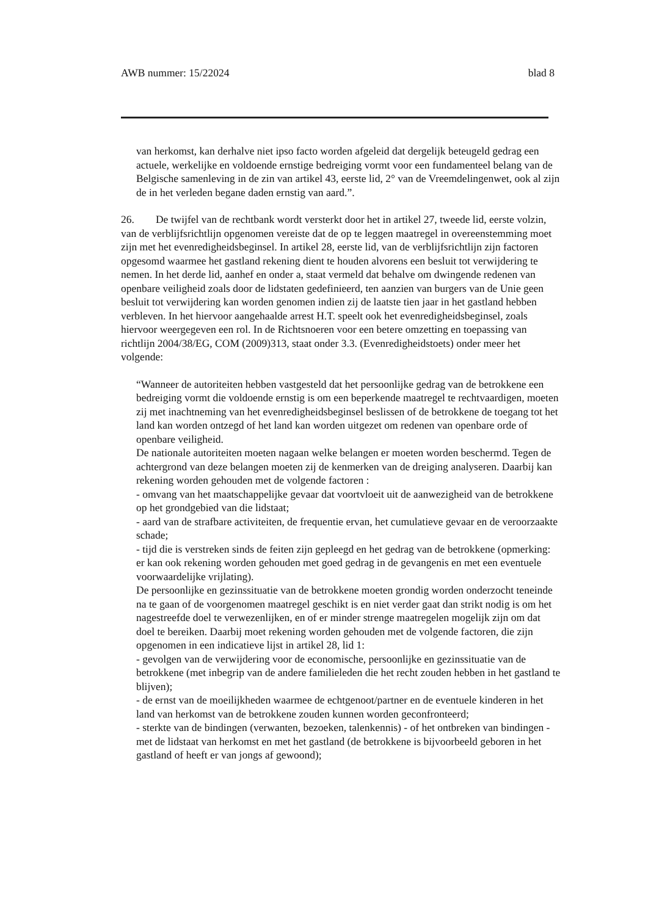AWB nummer: 15/22024 blad 8
van herkomst, kan derhalve niet ipso facto worden afgeleid dat dergelijk beteugeld gedrag een actuele, werkelijke en voldoende ernstige bedreiging vormt voor een fundamenteel belang van de Belgische samenleving in de zin van artikel 43, eerste lid, 2° van de Vreemdelingenwet, ook al zijn de in het verleden begane daden ernstig van aard.”.
26. De twijfel van de rechtbank wordt versterkt door het in artikel 27, tweede lid, eerste volzin, van de verblijfsrichtlijn opgenomen vereiste dat de op te leggen maatregel in overeenstemming moet zijn met het evenredigheidsbeginsel. In artikel 28, eerste lid, van de verblijfsrichtlijn zijn factoren opgesomd waarmee het gastland rekening dient te houden alvorens een besluit tot verwijdering te nemen. In het derde lid, aanhef en onder a, staat vermeld dat behalve om dwingende redenen van openbare veiligheid zoals door de lidstaten gedefinieerd, ten aanzien van burgers van de Unie geen besluit tot verwijdering kan worden genomen indien zij de laatste tien jaar in het gastland hebben verbleven. In het hiervoor aangehaalde arrest H.T. speelt ook het evenredigheidsbeginsel, zoals hiervoor weergegeven een rol. In de Richtsnoeren voor een betere omzetting en toepassing van richtlijn 2004/38/EG, COM (2009)313, staat onder 3.3. (Evenredigheidstoets) onder meer het volgende:
“Wanneer de autoriteiten hebben vastgesteld dat het persoonlijke gedrag van de betrokkene een bedreiging vormt die voldoende ernstig is om een beperkende maatregel te rechtvaardigen, moeten zij met inachtneming van het evenredigheidsbeginsel beslissen of de betrokkene de toegang tot het land kan worden ontzegd of het land kan worden uitgezet om redenen van openbare orde of openbare veiligheid.
De nationale autoriteiten moeten nagaan welke belangen er moeten worden beschermd. Tegen de achtergrond van deze belangen moeten zij de kenmerken van de dreiging analyseren. Daarbij kan rekening worden gehouden met de volgende factoren :
- omvang van het maatschappelijke gevaar dat voortvloeit uit de aanwezigheid van de betrokkene op het grondgebied van die lidstaat;
- aard van de strafbare activiteiten, de frequentie ervan, het cumulatieve gevaar en de veroorzaakte schade;
- tijd die is verstreken sinds de feiten zijn gepleegd en het gedrag van de betrokkene (opmerking: er kan ook rekening worden gehouden met goed gedrag in de gevangenis en met een eventuele voorwaardelijke vrijlating).
De persoonlijke en gezinssituatie van de betrokkene moeten grondig worden onderzocht teneinde na te gaan of de voorgenomen maatregel geschikt is en niet verder gaat dan strikt nodig is om het nagestreefde doel te verwezenlijken, en of er minder strenge maatregelen mogelijk zijn om dat doel te bereiken. Daarbij moet rekening worden gehouden met de volgende factoren, die zijn opgenomen in een indicatieve lijst in artikel 28, lid 1:
- gevolgen van de verwijdering voor de economische, persoonlijke en gezinssituatie van de betrokkene (met inbegrip van de andere familieleden die het recht zouden hebben in het gastland te blijven);
- de ernst van de moeilijkheden waarmee de echtgenoot/partner en de eventuele kinderen in het land van herkomst van de betrokkene zouden kunnen worden geconfronteerd;
- sterkte van de bindingen (verwanten, bezoeken, talenkennis) - of het ontbreken van bindingen - met de lidstaat van herkomst en met het gastland (de betrokkene is bijvoorbeeld geboren in het gastland of heeft er van jongs af gewoond);